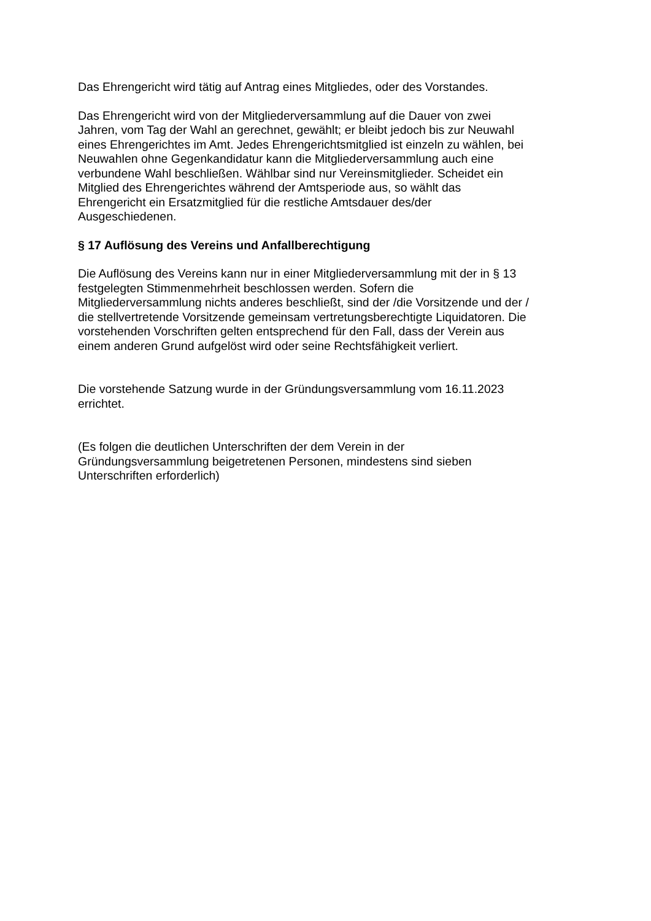Das Ehrengericht wird tätig auf Antrag eines Mitgliedes, oder des Vorstandes.
Das Ehrengericht wird von der Mitgliederversammlung auf die Dauer von zwei
Jahren, vom Tag der Wahl an gerechnet, gewählt; er bleibt jedoch bis zur Neuwahl
eines Ehrengerichtes im Amt. Jedes Ehrengerichtsmitglied ist einzeln zu wählen, bei
Neuwahlen ohne Gegenkandidatur kann die Mitgliederversammlung auch eine
verbundene Wahl beschließen. Wählbar sind nur Vereinsmitglieder. Scheidet ein
Mitglied des Ehrengerichtes während der Amtsperiode aus, so wählt das
Ehrengericht ein Ersatzmitglied für die restliche Amtsdauer des/der
Ausgeschiedenen.
§ 17 Auflösung des Vereins und Anfallberechtigung
Die Auflösung des Vereins kann nur in einer Mitgliederversammlung mit der in § 13
festgelegten Stimmenmehrheit beschlossen werden. Sofern die
Mitgliederversammlung nichts anderes beschließt, sind der /die Vorsitzende und der /
die stellvertretende Vorsitzende gemeinsam vertretungsberechtigte Liquidatoren. Die
vorstehenden Vorschriften gelten entsprechend für den Fall, dass der Verein aus
einem anderen Grund aufgelöst wird oder seine Rechtsfähigkeit verliert.
Die vorstehende Satzung wurde in der Gründungsversammlung vom 16.11.2023
errichtet.
(Es folgen die deutlichen Unterschriften der dem Verein in der
Gründungsversammlung beigetretenen Personen, mindestens sind sieben
Unterschriften erforderlich)